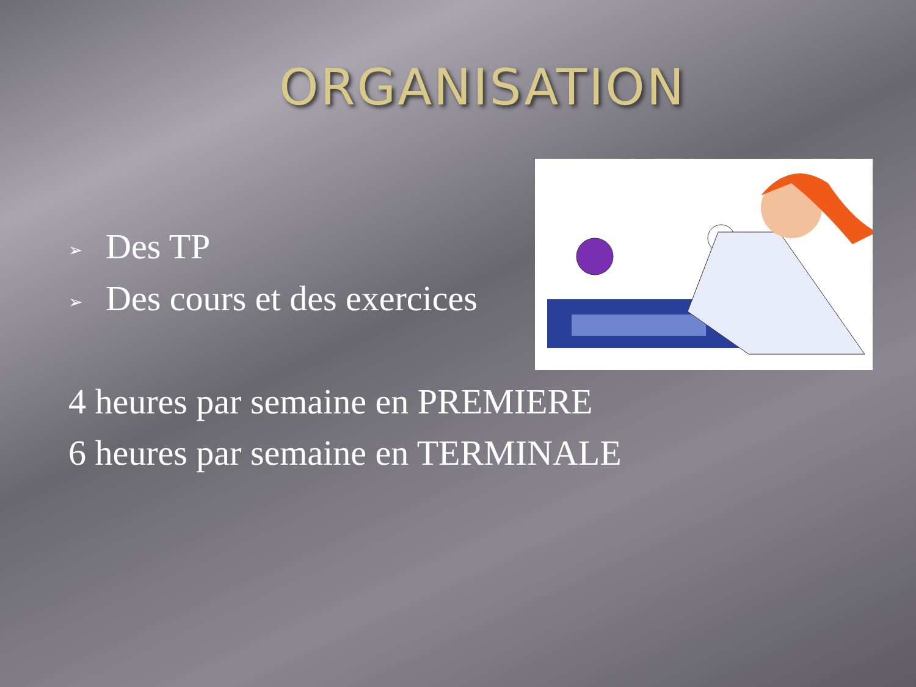ORGANISATION
➢ Des TP
➢ Des cours et des exercices
4 heures par semaine en PREMIERE
6 heures par semaine en TERMINALE